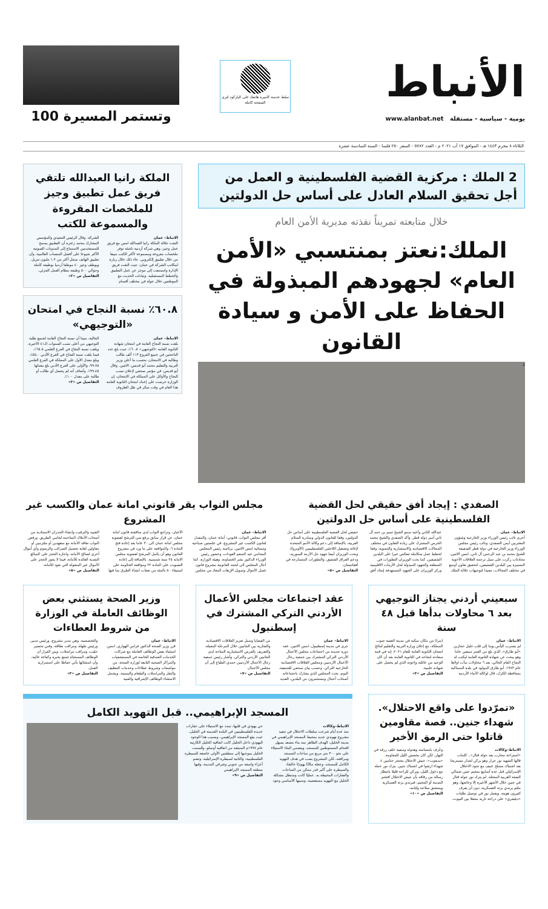الأنباط
يومية - سياسية - مستقلة www.alanbat.net
سلط عدسة كاميرة هاتفك على الباركود لترى الصفحة كاملة
وتستمر المسيرة 100
الثلاثاء ٨ محرم ١٤٤٣ هـ - الموافق ١٧ آب ٢٠٢١ م - العدد ٥٧٨٢ - السعر ٢٥٠ فلسا - السنة السادسة عشرة
2 الملك : مركزية القضية الفلسطينية و العمل من أجل تحقيق السلام العادل على أساس حل الدولتين
خلال متابعته تمريناً نفذته مديرية الأمن العام
الملك:نعتز بمنتسبي «الأمن العام» لجهودهم المبذولة في الحفاظ على الأمن و سيادة القانون
2
الملكة رانيا العبدالله تلتقي فريق عمل تطبيق وجيز للملخصات المقروءة والمسموعة للكتب
الانباط– عمان
التقت جلالة الملكة رانيا العبدالله امس مع فريق عمل وجيز، وهي شركة أردنية ناشئة توفر ملخصات مقروءة ومسموعة لأكثر الكتب مبيعا من خلال تطبيق إلكتروني. جاء ذلك خلال زيارة لمكاتب الشركة في عمان، حيث التقت فريق الإدارة واستمعت إلى موجز عن عمل التطبيق والخطط المستقبلية. وتبادلت الحديث مع الموظفين خلال جولة في مختلف أقسام الشركة. وقال الرئيس التنفيذي والمؤسس المشارك محمد زعترة أن التطبيق يسمح للمستخدمين الاستماع إلى المدونات الصوتية الأكثر شيوعا على أفضل المنصات العالمية، وأن تطبيق الهاتف سجل أكثر من ١.٢ مليون تنزيل. ويوظف وجيز ٤٠ موظفا أردنيا بوظيفة كاملة وحوالي ٥٠٠ وظيفة بنظام العمل الجزئي.
التفاصيل ص «٢»
٦٠.٨٪ نسبة النجاح في امتحان «التوجيهي»
الانباط– عمان
بلغت نسبة النجاح العامة في امتحان شهادة الثانوية العامة «التوجيهي» ٦٠.٨٪، حيث بلغ عدد الناجحين في جميع الفروع ١١٣ ألف طالب وطالبة في الامتحان، بحسب ما أعلن وزير التربية والتعليم محمد أبو قديس، الاثنين. وقال أبو قديس، في مؤتمر صحفي لإعلان نسب النجاح والأوائل على المملكة في الامتحان، إن الوزارة حرصت على إعداد امتحان الثانوية العامة هذا العام في وقت مبكر في ظل الظروف الحالية، مبينا أن نسبة النجاح العامة لجميع طلبة التوجيهي من أعلى نسب السنوات الـ٤١ الأخيرة. وبلغت نسبة النجاح في الفرع العلمي ٦٥.٥٪، فيما بلغت نسبة النجاح في الفرع الأدبي ٥٥.٠٪. وبلغ معدل الأول على المملكة في الفرع العلمي ٩٩.٧٥، والأولى على الفرع الأدبي بلغ معدلها ٩٩.٤٥٪. وأضاف أنه لم يحصل أي طالب أو طالبة على معدل ١٠٠٪.
التفاصيل ص «٣»
الصفدي : إيجاد أفق حقيقي لحل القضية الفلسطينية على أساس حل الدولتين
الانباط– عمان
أجرى نائب رئيس الوزراء وزير الخارجية وشؤون المغتربين أيمن الصفدي، ونائب رئيس مجلس الوزراء وزير الخارجية في دولة قطر الشقيقة الشيخ محمد بن عبد الرحمن آل ثاني، امس الاثنين، محادثات ركزت على سبل ترجمة العلاقات الأخوية المتميزة بين البلدين الشقيقين، لتحقيق تعاون أوسع في مختلف المجالات، تنفيذا لتوجيهات جلالة الملك عبدالله الثاني وأخيه سمو الشيخ تميم بن حمد آل ثاني أمير دولة قطر. وأكد الصفدي والشيخ محمد الحرص المشترك على زيادة التعاون في مختلف المجالات الاقتصادية والاستثمارية والتنموية، وفقا لخطط عمل متكاملة تنعكس خيرا على البلدين الشقيقين. كما بحث الوزيران التطورات في المنطقة والجهود المبذولة لحل الأزمات الاقليمية. وركز الوزيران على الجهود المستهدفة إيجاد أفق حقيقي لحل القضية الفلسطينية على أساس حل الدولتين، وفقا للقانون الدولي ومبادرة السلام العربية، بالإضافة إلى دعم وكالة الأمم المتحدة لإغاثة وتشغيل اللاجئين الفلسطينيين (الأونروا). وبحث الوزيران أيضا جهود حل الأزمة السورية، ودعم العراق الشقيق، والتطورات المتسارعة في أفغانستان.
التفاصيل ص «٥»
مجلس النواب يقر قانوني امانة عمان والكسب غير المشروع
الانباط– عمان
أقر مجلس النواب، قانوني: أمانة عمان، والمعدل لقانون الكسب غير المشروع، في جلستين صباحية ومسائية امس الاثنين، برئاسة رئيس المجلس المحامي عبد المنعم العودات، وحضور رئيس الوزراء الدكتور بشر الخصاونة، وهيئة الوزارة. كما أحال المجلس الى لجنته القانونية مشروع قانون غسل الأموال وتمويل الإرهاب المعاد من مجلس الأعيان. وتراجع النواب لدى مناقشة قانون امانة عمان، عن قرار سابق برفع سن الترشح لعضوية مجلس امانة عمان الى ٣٠ عاما بعد إعادة فتح المادة ٦، والموافقة على ما ورد في مشروع القانون وهو أن يكمل المرشح لعضوية مجلس الامانة ٢٥ سنة شمسية. بالإضافة إلى إعادة التصويت على المادة ٢٢ وموافقة الحكومة على استيفاء ٥٠ بالمئة من نفقات انشاء الطرق بما فيها التعبيد والتزفيت وانشاء الجدران الاستنادية من أصحاب الأملاك المتاخمة لجانبي الطريق. ورفض النواب تعاقد الأمانة مع متعهدين أو ملتزمين أو مقاولين لغاية تحصيل الضرائب والرسوم وأي أموال أخرى لصالح الأمانة، واجازة الحجز على المبالغ النقدية العائدة للأمانة، فيما لا يجوز الحجز على الأموال غير المنقولة التي تعود للأمانة.
التفاصيل ص «٥»
سبعيني أردني يجتاز التوجيهي بعد ٦ محاولات بدأها قبل ٤٨ سنة
الانباط– عمان
لم يتسرب اليأس يوما إلى قلب خليل حجازين «أبو طارق»، الذي بلغ من العمر سبعين عاما وهو يبحث عن شهادة الثانوية العامة ليكتب له النجاح العام الحالي، بعد ٦ محاولات بدأت اولاها عام ١٩٧٣. أبو طارق المولود في بلدة السماكية بمحافظة الكرك، قال لوكالة الأنباء الأردنية (بترا) من مكان سكنه في مدينة العقبة جنوب المملكة، مع إعلان وزارة التربية والتعليم لنتائج امتحان الثانوية العامة للعام ٢٠٢١، إنه في قمة سعادته لنجاحه في الثانوية العامة بعد أن كان الوحيد من عائلته وإخوته الذي لم يحصل على شهادة علمية.
التفاصيل ص «٣»
عقد اجتماعات مجلس الأعمال الأردني التركي المشترك في إسطنبول
الانباط– عمان
جرى في مدينة إسطنبول، امس الاثنين، عقد دورة جديدة من اجتماعات مجلس الأعمال الأردني التركي المشترك بين جمعية رجال الأعمال الأردنيين ومجلس العلاقات الاقتصادية الخارجية التركي. وحسب بيان صحفي للجمعية، اليوم، بحث المجلس الذي يشارك باجتماعاته أصحاب أعمال ومستثمرون من البلدين، العديد من القضايا وسبل تعزيز العلاقات الاقتصادية والتجارية بين الجانبين خلال المرحلة المقبلة، والتعريف بالفرص الاستثمارية المتاحة لدى الجانبين الأردني والتركي. وأشار رئيس جمعية رجال الأعمال الأردنيين حمدي الطباع إلى أن مجلس الأعمال.
التفاصيل ص «٧»
وزير الصحة يستثني بعض الوظائف العاملة في الوزارة من شروط العطاءات
الانباط– عمان
قرر وزير الصحة الدكتور فراس الهواري، امس، استثناء بعض الوظائف العاملة مع شركات الخدمات الفندقية الخاصة في المستشفيات والمراكز الصحية التابعة لوزارة الصحة، من مواصفات وشروط عطاءات وخدمات التنظيف والنقل والمراسلات والطعام والبستنة. ويشمل الاستثناء الوظائف الإشرافية والفنية والتخصصية، وهي مدير مشروع، ورئيس تدبير، ورئيس طهاة، ومراقب نظافة، وفني تحضير حليب، ومراقب مراسلات. وبين القرار أن الوظائف المستثناة تتمتع بخبرة وكفاءة عالية، وأن استثنائها يأتي حفاظا على استمرارية العمل.
التفاصيل ص «٣»
«تمرّدوا على واقع الاحتلال». شهداء جنين.. قصة مقاومين قاتلوا حتى الرمق الأخير
الانباط–وكالات
«استراحة محارب بعد جولة قتال».. كلمات قالها الشهيد نور جرار وهو يركن لجدار مستريحا بعد اشتباك مسلح عنيف مع جنود الاحتلال الإسرائيلي قبل عدة أسابيع بمخيم جنين شمالي الضفة الغربية المحتلة. لم يترك نور جولة قتال في جنين خلال الأشهر الأخيرة إلا وخاضها، وهو ملثم يرتدي بزته العسكرية، دون أن يعرف كثيرون هويته. ويعمل نور في توصيل طلبات «ديليفري» على دراجة نارية متنقلا بين البيوت، وعُرف بابتسامته وهدوئه وسعيه خلف رزقه في النهار، لكن كان يخصص الليل للمقاومة. «يديعوت»: جيش الاحتلال يحتجز جثامين ٤ شهداء ارتقوا في اشتباك جنين. يترك نور عمله مع دخول الليل، ويركن للراحة قليلا بانتظار رسالة من رفاقه بأن جيش الاحتلال اقتحم المدينة أو المخيم، فيرتدي بزته العسكرية ويمتشق سلاحه ولثامه.
التفاصيل ص «١٠»
المسجد الإبراهيمي.. قبل التهويد الكامل
الانباط–وكالات
منذ عدة أيام شرعت سلطات الاحتلال في تنفيذ مشروع تهويدي جديد بمحيط المسجد الإبراهيمي في مدينة الخليل، الهدف الظاهر منه بناء مصعد يسهل اقتحام المستوطنين للمسجد، ويتضمن البناء الاستيلاء على نحو ٣٠٠ متر مربع من ساحات المسجد ومرافقه، لكن المشروع يصب في هدف التهويد الكامل للمسجد، وجعله مكانًا يهوديًا خالصًا، والسيطرة على أكبر قدر ممكن من الساحات والعقارات المحيطة به. عمليًا كانت وستظل مشكلة الخليل مع التهويد مستعصية، وسببها الأساسي وجود حي يهودي في قلبها، تمدد مع الاستيلاء على عقارات عديدة للفلسطينيين في البلدة القديمة في الخليل، حيث يقع المسجد الإبراهيمي، وبسبب هذا الوجود اليهودي داخل الخليل كانت اتفاقية الخليل الكارثية عام ١٩٩٧م المنبثقة من اتفاقية أوسلو، وقُسمت الخليل بموجبها إلى منطقتين الأولى خاضعة للسيطرة الفلسطينية، والثانية لسيطرة الإسرائيلية، وتضم أجزاء واسعة من جنوبي وشرقي المدينة، وفيها منطقة المسجد الإبراهيمي
التفاصيل ص «٩»